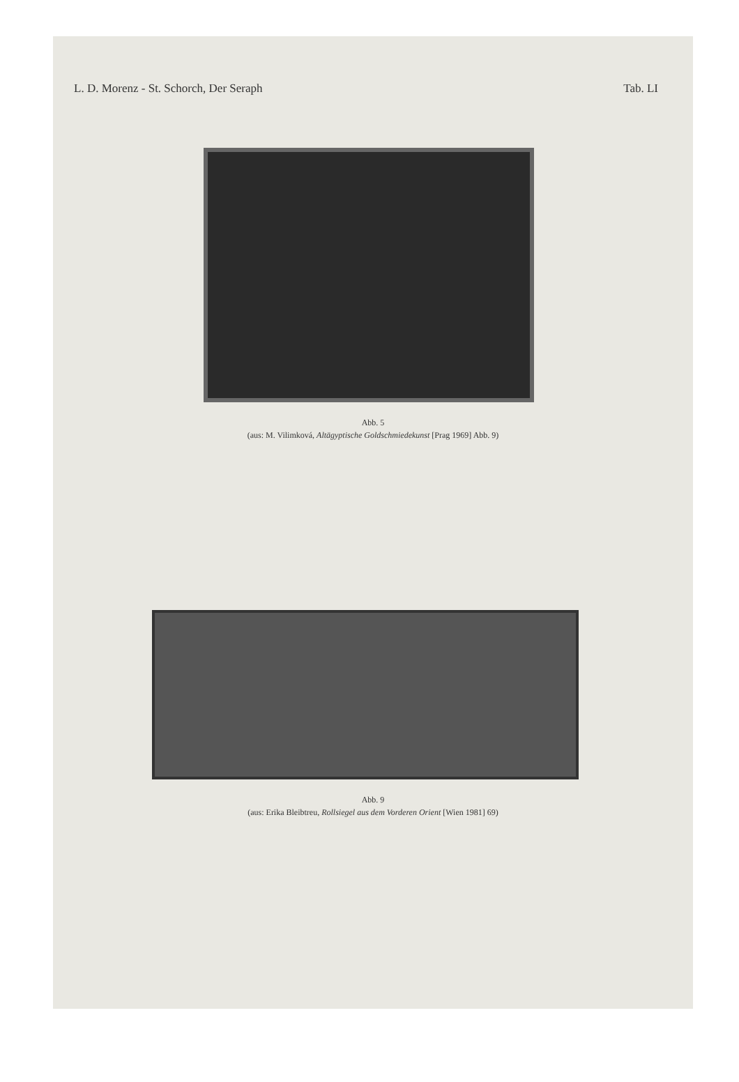L. D. Morenz - St. Schorch, Der Seraph Tab. LI
Abb. 5
(aus: M. Vilimková, Altägyptische Goldschmiedekunst [Prag 1969] Abb. 9)
Abb. 9
(aus: Erika Bleibtreu, Rollsiegel aus dem Vorderen Orient [Wien 1981] 69)